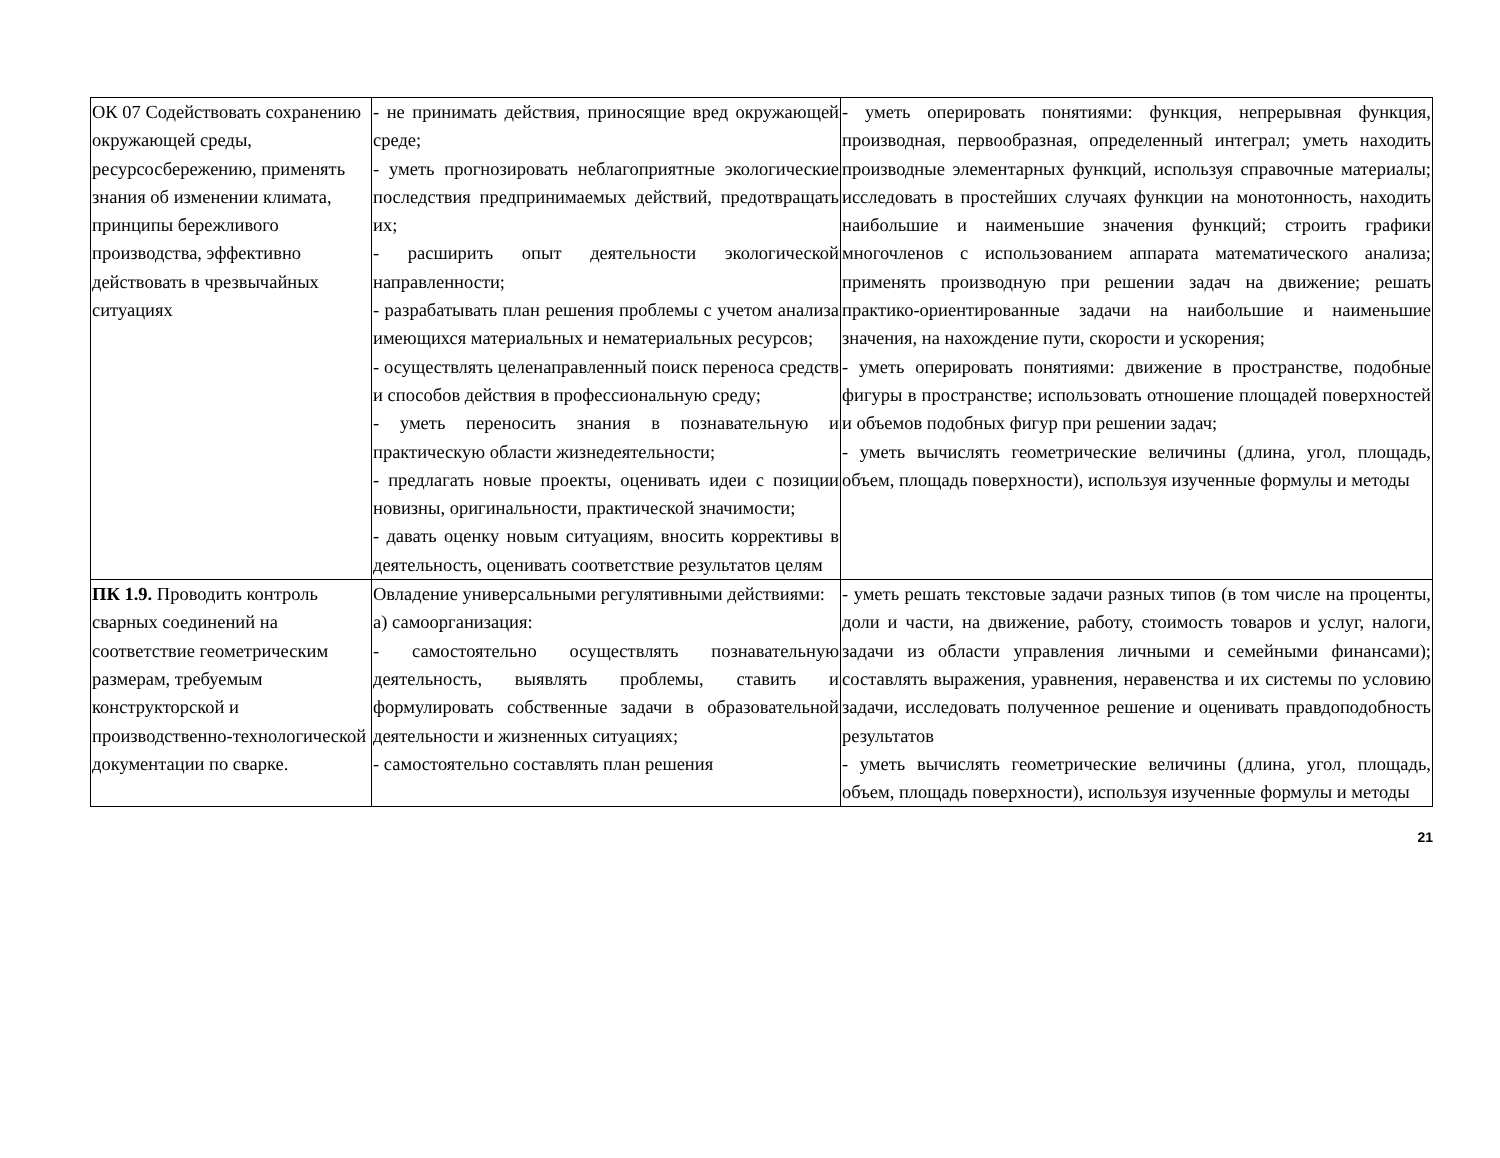| ОК 07 Содействовать сохранению окружающей среды, ресурсосбережению, применять знания об изменении климата, принципы бережливого производства, эффективно действовать в чрезвычайных ситуациях | - не принимать действия, приносящие вред окружающей среде; - уметь прогнозировать неблагоприятные экологические последствия предпринимаемых действий, предотвращать их; - расширить опыт деятельности экологической направленности; - разрабатывать план решения проблемы с учетом анализа имеющихся материальных и нематериальных ресурсов; - осуществлять целенаправленный поиск переноса средств и способов действия в профессиональную среду; - уметь переносить знания в познавательную и практическую области жизнедеятельности; - предлагать новые проекты, оценивать идеи с позиции новизны, оригинальности, практической значимости; - давать оценку новым ситуациям, вносить коррективы в деятельность, оценивать соответствие результатов целям | - уметь оперировать понятиями: функция, непрерывная функция, производная, первообразная, определенный интеграл; уметь находить производные элементарных функций, используя справочные материалы; исследовать в простейших случаях функции на монотонность, находить наибольшие и наименьшие значения функций; строить графики многочленов с использованием аппарата математического анализа; применять производную при решении задач на движение; решать практико-ориентированные задачи на наибольшие и наименьшие значения, на нахождение пути, скорости и ускорения; - уметь оперировать понятиями: движение в пространстве, подобные фигуры в пространстве; использовать отношение площадей поверхностей и объемов подобных фигур при решении задач; - уметь вычислять геометрические величины (длина, угол, площадь, объем, площадь поверхности), используя изученные формулы и методы |
| ПК 1.9. Проводить контроль сварных соединений на соответствие геометрическим размерам, требуемым конструкторской и производственно-технологической документации по сварке. | Овладение универсальными регулятивными действиями: а) самоорганизация: - самостоятельно осуществлять познавательную деятельность, выявлять проблемы, ставить и формулировать собственные задачи в образовательной деятельности и жизненных ситуациях; - самостоятельно составлять план решения | - уметь решать текстовые задачи разных типов (в том числе на проценты, доли и части, на движение, работу, стоимость товаров и услуг, налоги, задачи из области управления личными и семейными финансами); составлять выражения, уравнения, неравенства и их системы по условию задачи, исследовать полученное решение и оценивать правдоподобность результатов - уметь вычислять геометрические величины (длина, угол, площадь, объем, площадь поверхности), используя изученные формулы и методы |
21